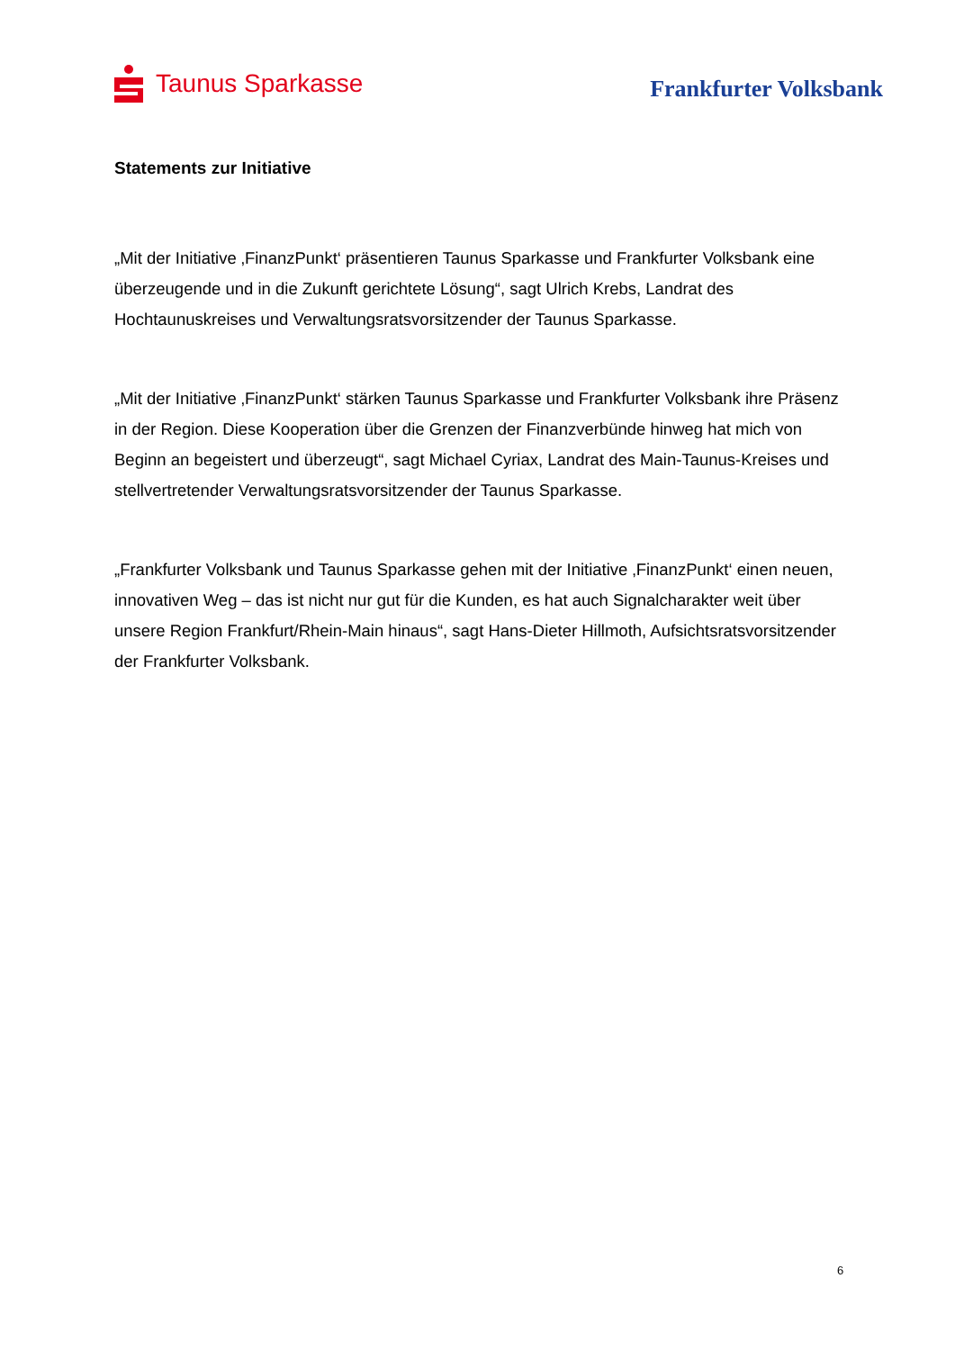Taunus Sparkasse
Frankfurter Volksbank
Statements zur Initiative
„Mit der Initiative ‚FinanzPunkt‘ präsentieren Taunus Sparkasse und Frankfurter Volksbank eine überzeugende und in die Zukunft gerichtete Lösung“, sagt Ulrich Krebs, Landrat des Hochtaunuskreises und Verwaltungsratsvorsitzender der Taunus Sparkasse.
„Mit der Initiative ‚FinanzPunkt‘ stärken Taunus Sparkasse und Frankfurter Volksbank ihre Präsenz in der Region. Diese Kooperation über die Grenzen der Finanzverbünde hinweg hat mich von Beginn an begeistert und überzeugt“, sagt Michael Cyriax, Landrat des Main-Taunus-Kreises und stellvertretender Verwaltungsratsvorsitzender der Taunus Sparkasse.
„Frankfurter Volksbank und Taunus Sparkasse gehen mit der Initiative ‚FinanzPunkt‘ einen neuen, innovativen Weg – das ist nicht nur gut für die Kunden, es hat auch Signalcharakter weit über unsere Region Frankfurt/Rhein-Main hinaus“, sagt Hans-Dieter Hillmoth, Aufsichtsratsvorsitzender der Frankfurter Volksbank.
6